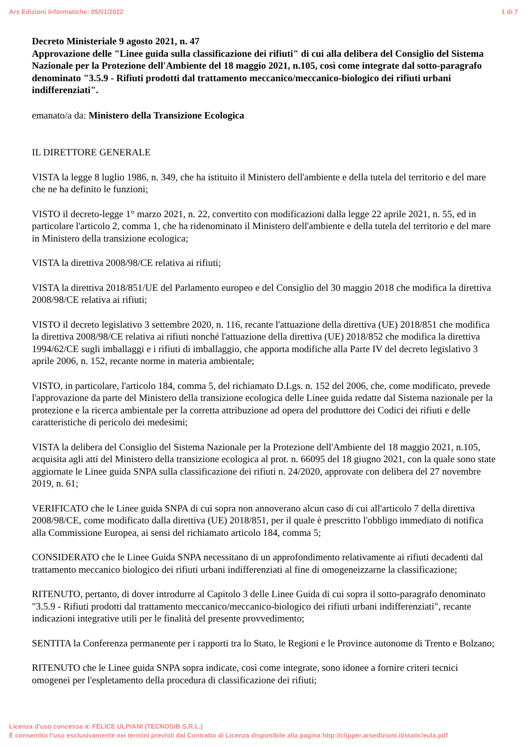Ars Edizioni Informatiche: 05/01/2022 1 di 7
Decreto Ministeriale 9 agosto 2021, n. 47
Approvazione delle "Linee guida sulla classificazione dei rifiuti" di cui alla delibera del Consiglio del Sistema Nazionale per la Protezione dell'Ambiente del 18 maggio 2021, n.105, così come integrate dal sotto-paragrafo denominato "3.5.9 - Rifiuti prodotti dal trattamento meccanico/meccanico-biologico dei rifiuti urbani indifferenziati".
emanato/a da: Ministero della Transizione Ecologica
IL DIRETTORE GENERALE
VISTA la legge 8 luglio 1986, n. 349, che ha istituito il Ministero dell'ambiente e della tutela del territorio e del mare che ne ha definito le funzioni;
VISTO il decreto-legge 1° marzo 2021, n. 22, convertito con modificazioni dalla legge 22 aprile 2021, n. 55, ed in particolare l'articolo 2, comma 1, che ha ridenominato il Ministero dell'ambiente e della tutela del territorio e del mare in Ministero della transizione ecologica;
VISTA la direttiva 2008/98/CE relativa ai rifiuti;
VISTA la direttiva 2018/851/UE del Parlamento europeo e del Consiglio del 30 maggio 2018 che modifica la direttiva 2008/98/CE relativa ai rifiuti;
VISTO il decreto legislativo 3 settembre 2020, n. 116, recante l'attuazione della direttiva (UE) 2018/851 che modifica la direttiva 2008/98/CE relativa ai rifiuti nonché l'attuazione della direttiva (UE) 2018/852 che modifica la direttiva 1994/62/CE sugli imballaggi e i rifiuti di imballaggio, che apporta modifiche alla Parte IV del decreto legislativo 3 aprile 2006, n. 152, recante norme in materia ambientale;
VISTO, in particolare, l'articolo 184, comma 5, del richiamato D.Lgs. n. 152 del 2006, che, come modificato, prevede l'approvazione da parte del Ministero della transizione ecologica delle Linee guida redatte dal Sistema nazionale per la protezione e la ricerca ambientale per la corretta attribuzione ad opera del produttore dei Codici dei rifiuti e delle caratteristiche di pericolo dei medesimi;
VISTA la delibera del Consiglio del Sistema Nazionale per la Protezione dell'Ambiente del 18 maggio 2021, n.105, acquisita agli atti del Ministero della transizione ecologica al prot. n. 66095 del 18 giugno 2021, con la quale sono state aggiornate le Linee guida SNPA sulla classificazione dei rifiuti n. 24/2020, approvate con delibera del 27 novembre 2019, n. 61;
VERIFICATO che le Linee guida SNPA di cui sopra non annoverano alcun caso di cui all'articolo 7 della direttiva 2008/98/CE, come modificato dalla direttiva (UE) 2018/851, per il quale è prescritto l'obbligo immediato di notifica alla Commissione Europea, ai sensi del richiamato articolo 184, comma 5;
CONSIDERATO che le Linee Guida SNPA necessitano di un approfondimento relativamente ai rifiuti decadenti dal trattamento meccanico biologico dei rifiuti urbani indifferenziati al fine di omogeneizzarne la classificazione;
RITENUTO, pertanto, di dover introdurre al Capitolo 3 delle Linee Guida di cui sopra il sotto-paragrafo denominato "3.5.9 - Rifiuti prodotti dal trattamento meccanico/meccanico-biologico dei rifiuti urbani indifferenziati", recante indicazioni integrative utili per le finalità del presente provvedimento;
SENTITA la Conferenza permanente per i rapporti tra lo Stato, le Regioni e le Province autonome di Trento e Bolzano;
RITENUTO che le Linee guida SNPA sopra indicate, così come integrate, sono idonee a fornire criteri tecnici omogenei per l'espletamento della procedura di classificazione dei rifiuti;
Licenza d'uso concessa a: FELICE ULPIANI (TECNOSIB S.R.L.)
È consentito l’uso esclusivamente nei termini previsti dal Contratto di Licenza disponibile alla pagina http://clipper.arsedizioni.it/static/eula.pdf